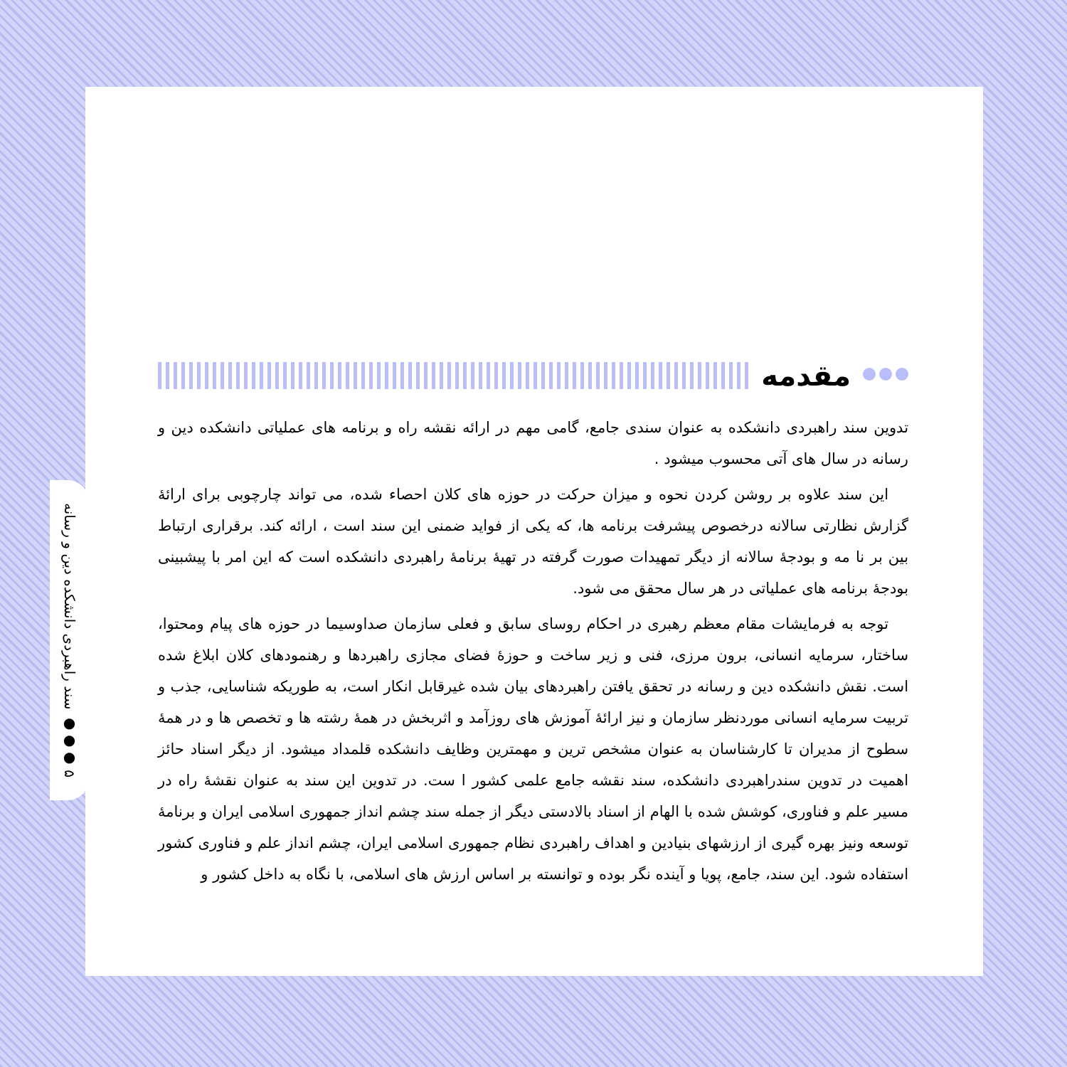۵ ●●● سند راهبردی دانشکده دین و رسانه
مقدمه
تدوین سند راهبردی دانشکده به عنوان سندی جامع، گامی مهم در ارائه نقشه راه و برنامه های عملیاتی دانشکده دین و رسانه در سال های آتی محسوب میشود .
این سند علاوه بر روشن کردن نحوه و میزان حرکت در حوزه های کلان احصاء شده، می تواند چارچوبی برای ارائهٔ گزارش نظارتی سالانه درخصوص پیشرفت برنامه ها، که یکی از فواید ضمنی این سند است ، ارائه کند. برقراری ارتباط بین بر نا مه و بودجهٔ سالانه از دیگر تمهیدات صورت گرفته در تهیهٔ برنامهٔ راهبردی دانشکده است که این امر با پیشبینی بودجهٔ برنامه های عملیاتی در هر سال محقق می شود.
توجه به فرمایشات مقام معظم رهبری در احکام روسای سابق و فعلی سازمان صداوسیما در حوزه های پیام ومحتوا، ساختار، سرمایه انسانی، برون مرزی، فنی و زیر ساخت و حوزهٔ فضای مجازی راهبردها و رهنمودهای کلان ابلاغ شده است. نقش دانشکده دین و رسانه در تحقق یافتن راهبردهای بیان شده غیرقابل انکار است، به طوریکه شناسایی، جذب و تربیت سرمایه انسانی موردنظر سازمان و نیز ارائهٔ آموزش های روزآمد و اثربخش در همهٔ رشته ها و تخصص ها و در همهٔ سطوح از مدیران تا کارشناسان به عنوان مشخص ترین و مهمترین وظایف دانشکده قلمداد میشود. از دیگر اسناد حائز اهمیت در تدوین سندراهبردی دانشکده، سند نقشه جامع علمی کشور ا ست. در تدوین این سند به عنوان نقشهٔ راه در مسیر علم و فناوری، کوشش شده با الهام از اسناد بالادستی دیگر از جمله سند چشم انداز جمهوری اسلامی ایران و برنامهٔ توسعه ونیز بهره گیری از ارزشهای بنیادین و اهداف راهبردی نظام جمهوری اسلامی ایران، چشم انداز علم و فناوری کشور استفاده شود. این سند، جامع، پویا و آینده نگر بوده و توانسته بر اساس ارزش های اسلامی، با نگاه به داخل کشور و